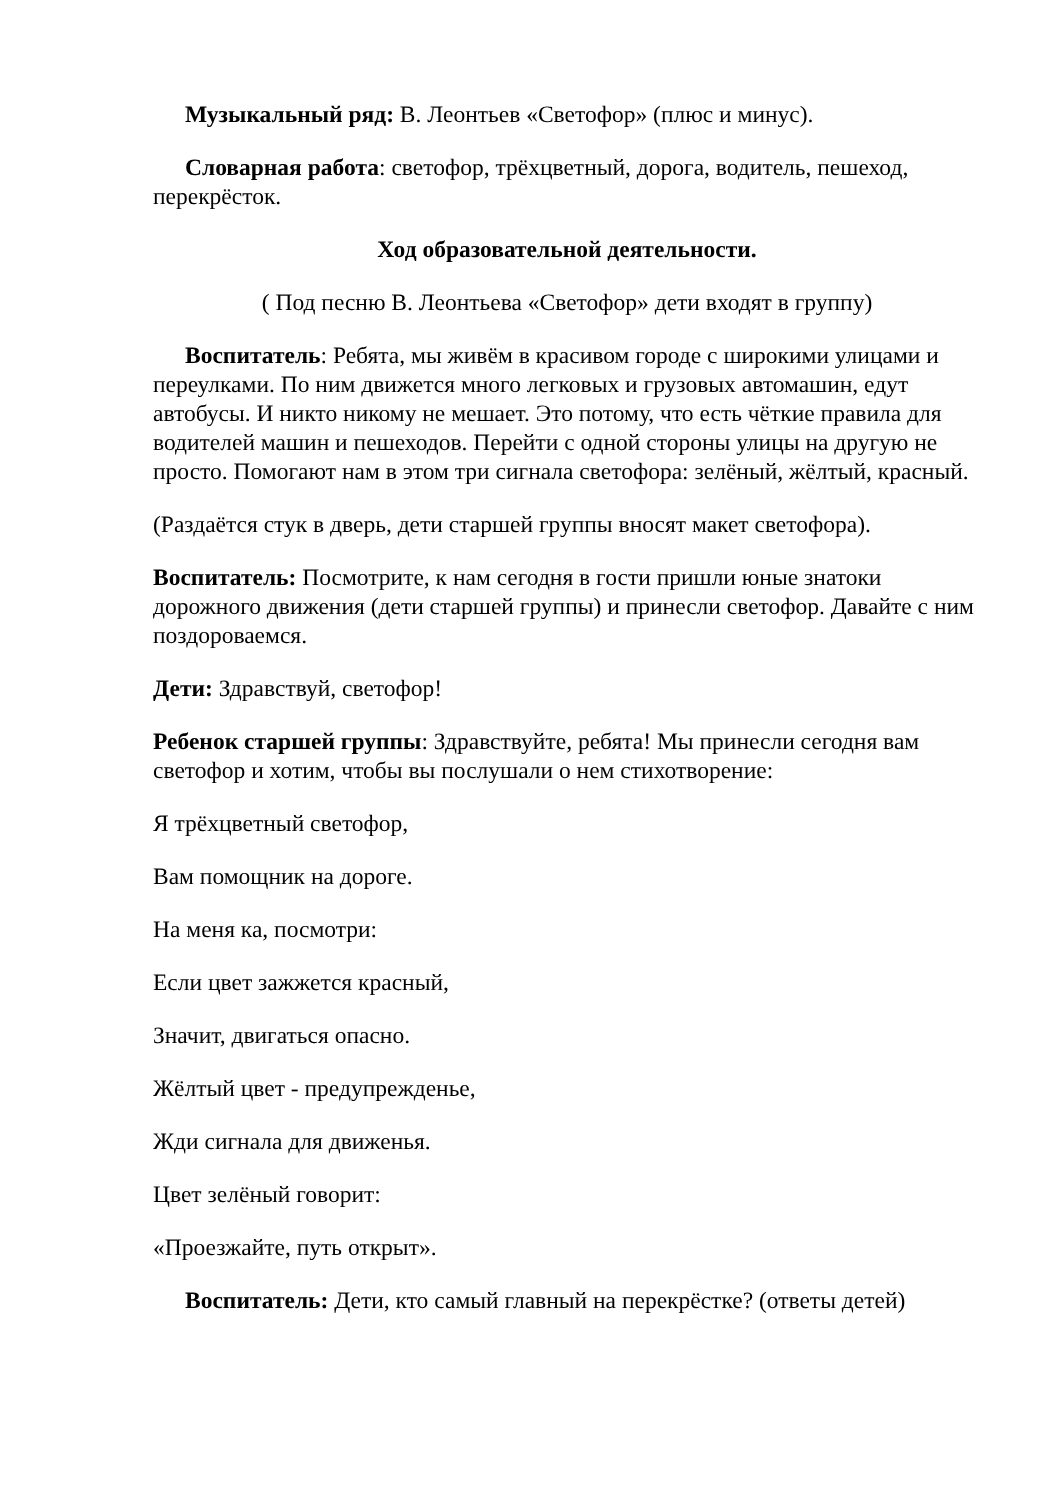Музыкальный ряд: В. Леонтьев «Светофор» (плюс и минус).
Словарная работа: светофор, трёхцветный, дорога, водитель, пешеход, перекрёсток.
Ход образовательной деятельности.
( Под песню В. Леонтьева «Светофор» дети входят в группу)
Воспитатель: Ребята, мы живём в красивом городе с широкими улицами и переулками. По ним движется много легковых и грузовых автомашин, едут автобусы. И никто никому не мешает. Это потому, что есть чёткие правила для водителей машин и пешеходов. Перейти с одной стороны улицы на другую не просто. Помогают нам в этом три сигнала светофора: зелёный, жёлтый, красный.
(Раздаётся стук в дверь, дети старшей группы вносят макет светофора).
Воспитатель: Посмотрите, к нам сегодня в гости пришли юные знатоки дорожного движения (дети старшей группы) и принесли светофор. Давайте с ним поздороваемся.
Дети: Здравствуй, светофор!
Ребенок старшей группы: Здравствуйте, ребята! Мы принесли сегодня вам светофор и хотим, чтобы вы послушали о нем стихотворение:
Я трёхцветный светофор,
Вам помощник на дороге.
На меня ка, посмотри:
Если цвет зажжется красный,
Значит, двигаться опасно.
Жёлтый цвет - предупрежденье,
Жди сигнала для движенья.
Цвет зелёный говорит:
«Проезжайте, путь открыт».
Воспитатель: Дети, кто самый главный на перекрёстке? (ответы детей)